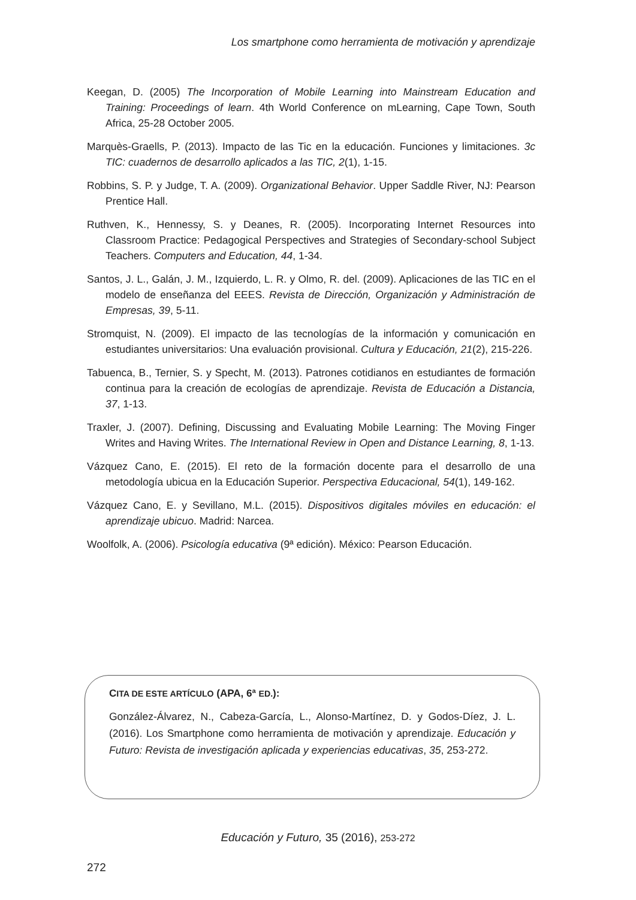Los smartphone como herramienta de motivación y aprendizaje
Keegan, D. (2005) The Incorporation of Mobile Learning into Mainstream Education and Training: Proceedings of learn. 4th World Conference on mLearning, Cape Town, South Africa, 25-28 October 2005.
Marquès-Graells, P. (2013). Impacto de las Tic en la educación. Funciones y limitaciones. 3c TIC: cuadernos de desarrollo aplicados a las TIC, 2(1), 1-15.
Robbins, S. P. y Judge, T. A. (2009). Organizational Behavior. Upper Saddle River, NJ: Pearson Prentice Hall.
Ruthven, K., Hennessy, S. y Deanes, R. (2005). Incorporating Internet Resources into Classroom Practice: Pedagogical Perspectives and Strategies of Secondary-school Subject Teachers. Computers and Education, 44, 1-34.
Santos, J. L., Galán, J. M., Izquierdo, L. R. y Olmo, R. del. (2009). Aplicaciones de las TIC en el modelo de enseñanza del EEES. Revista de Dirección, Organización y Administración de Empresas, 39, 5-11.
Stromquist, N. (2009). El impacto de las tecnologías de la información y comunicación en estudiantes universitarios: Una evaluación provisional. Cultura y Educación, 21(2), 215-226.
Tabuenca, B., Ternier, S. y Specht, M. (2013). Patrones cotidianos en estudiantes de formación continua para la creación de ecologías de aprendizaje. Revista de Educación a Distancia, 37, 1-13.
Traxler, J. (2007). Defining, Discussing and Evaluating Mobile Learning: The Moving Finger Writes and Having Writes. The International Review in Open and Distance Learning, 8, 1-13.
Vázquez Cano, E. (2015). El reto de la formación docente para el desarrollo de una metodología ubicua en la Educación Superior. Perspectiva Educacional, 54(1), 149-162.
Vázquez Cano, E. y Sevillano, M.L. (2015). Dispositivos digitales móviles en educación: el aprendizaje ubicuo. Madrid: Narcea.
Woolfolk, A. (2006). Psicología educativa (9ª edición). México: Pearson Educación.
CITA DE ESTE ARTÍCULO (APA, 6ª ED.):
González-Álvarez, N., Cabeza-García, L., Alonso-Martínez, D. y Godos-Díez, J. L. (2016). Los Smartphone como herramienta de motivación y aprendizaje. Educación y Futuro: Revista de investigación aplicada y experiencias educativas, 35, 253-272.
Educación y Futuro, 35 (2016), 253-272
272